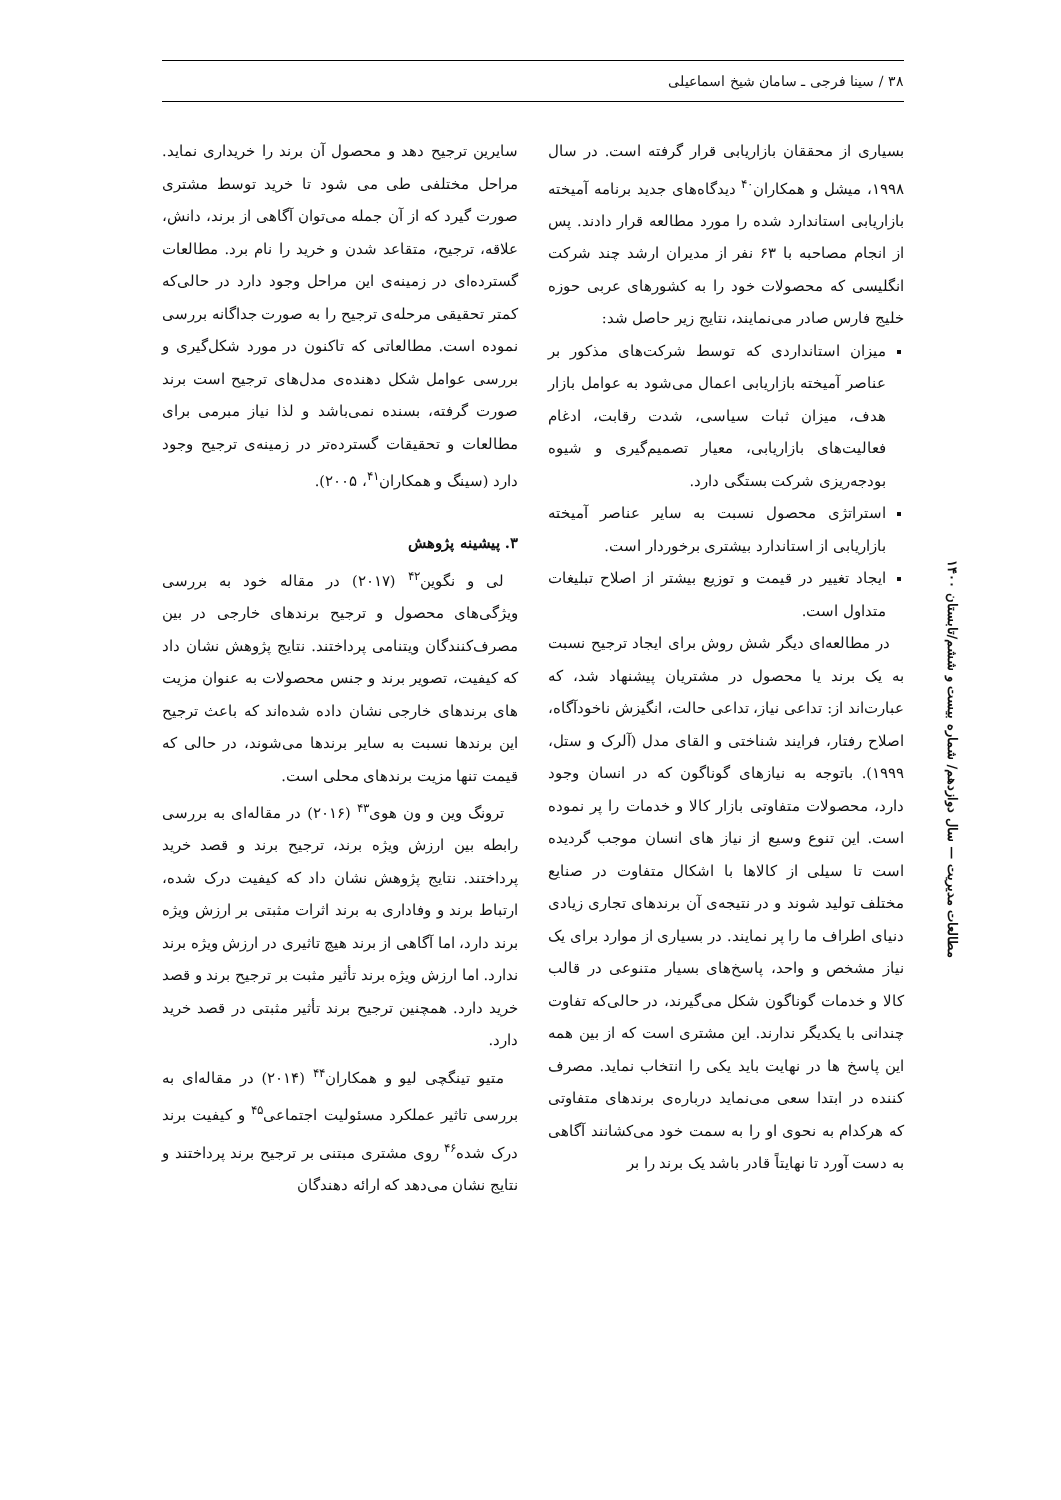۳۸ / سینا فرجی ـ سامان شیخ اسماعیلی
بسیاری از محققان بازاریابی قرار گرفته است. در سال ۱۹۹۸، میشل و همکاران<sup>۴۰</sup> دیدگاه‌های جدید برنامه آمیخته بازاریابی استاندارد شده را مورد مطالعه قرار دادند. پس از انجام مصاحبه با ۶۳ نفر از مدیران ارشد چند شرکت انگلیسی که محصولات خود را به کشورهای عربی حوزه خلیج فارس صادر می‌نمایند، نتایج زیر حاصل شد:
میزان استانداردی که توسط شرکت‌های مذکور بر عناصر آمیخته بازاریابی اعمال می‌شود به عوامل بازار هدف، میزان ثبات سیاسی، شدت رقابت، ادغام فعالیت‌های بازاریابی، معیار تصمیم‌گیری و شیوه بودجه‌ریزی شرکت بستگی دارد.
استراتژی محصول نسبت به سایر عناصر آمیخته بازاریابی از استاندارد بیشتری برخوردار است.
ایجاد تغییر در قیمت و توزیع بیشتر از اصلاح تبلیغات متداول است.
در مطالعه‌ای دیگر شش روش برای ایجاد ترجیح نسبت به یک برند یا محصول در مشتریان پیشنهاد شد، که عبارت‌اند از: تداعی نیاز، تداعی حالت، انگیزش ناخودآگاه، اصلاح رفتار، فرایند شناختی و القای مدل (آلرک و ستل، ۱۹۹۹). باتوجه به نیازهای گوناگون که در انسان وجود دارد، محصولات متفاوتی بازار کالا و خدمات را پر نموده است. این تنوع وسیع از نیاز های انسان موجب گردیده است تا سیلی از کالاها با اشکال متفاوت در صنایع مختلف تولید شوند و در نتیجه‌ی آن برندهای تجاری زیادی دنیای اطراف ما را پر نمایند. در بسیاری از موارد برای یک نیاز مشخص و واحد، پاسخ‌های بسیار متنوعی در قالب کالا و خدمات گوناگون شکل می‌گیرند، در حالی‌که تفاوت چندانی با یکدیگر ندارند. این مشتری است که از بین همه این پاسخ ها در نهایت باید یکی را انتخاب نماید. مصرف کننده در ابتدا سعی می‌نماید درباره‌ی برندهای متفاوتی که هرکدام به نحوی او را به سمت خود می‌کشانند آگاهی به دست آورد تا نهایتاً قادر باشد یک برند را بر
سایرین ترجیح دهد و محصول آن برند را خریداری نماید. مراحل مختلفی طی می شود تا خرید توسط مشتری صورت گیرد که از آن جمله می‌توان آگاهی از برند، دانش، علاقه، ترجیح، متقاعد شدن و خرید را نام برد. مطالعات گسترده‌ای در زمینه‌ی این مراحل وجود دارد در حالی‌که کمتر تحقیقی مرحله‌ی ترجیح را به صورت جداگانه بررسی نموده است. مطالعاتی که تاکنون در مورد شکل‌گیری و بررسی عوامل شکل دهنده‌ی مدل‌های ترجیح است برند صورت گرفته، بسنده نمی‌باشد و لذا نیاز مبرمی برای مطالعات و تحقیقات گسترده‌تر در زمینه‌ی ترجیح وجود دارد (سینگ و همکاران<sup>۴۱</sup>، ۲۰۰۵).
۳. پیشینه پژوهش
لی و نگوین<sup>۴۲</sup> (۲۰۱۷) در مقاله خود به بررسی ویژگی‌های محصول و ترجیح برندهای خارجی در بین مصرف‌کنندگان ویتنامی پرداختند. نتایج پژوهش نشان داد که کیفیت، تصویر برند و جنس محصولات به عنوان مزیت های برندهای خارجی نشان داده شده‌اند که باعث ترجیح این برندها نسبت به سایر برندها می‌شوند، در حالی که قیمت تنها مزیت برندهای محلی است.
ترونگ وین و ون هوی<sup>۴۳</sup> (۲۰۱۶) در مقاله‌ای به بررسی رابطه بین ارزش ویژه برند، ترجیح برند و قصد خرید پرداختند. نتایج پژوهش نشان داد که کیفیت درک شده، ارتباط برند و وفاداری به برند اثرات مثبتی بر ارزش ویژه برند دارد، اما آگاهی از برند هیچ تاثیری در ارزش ویژه برند ندارد. اما ارزش ویژه برند تأثیر مثبت بر ترجیح برند و قصد خرید دارد. همچنین ترجیح برند تأثیر مثبتی در قصد خرید دارد.
متیو تینگچی لیو و همکاران<sup>۴۴</sup> (۲۰۱۴) در مقاله‌ای به بررسی تاثیر عملکرد مسئولیت اجتماعی<sup>۴۵</sup> و کیفیت برند درک شده<sup>۴۶</sup> روی مشتری مبتنی بر ترجیح برند پرداختند و نتایج نشان می‌دهد که ارائه دهندگان
مطالعات مدیریت — سال دوازدهم/ شماره بیست و ششم/تابستان ۱۴۰۰